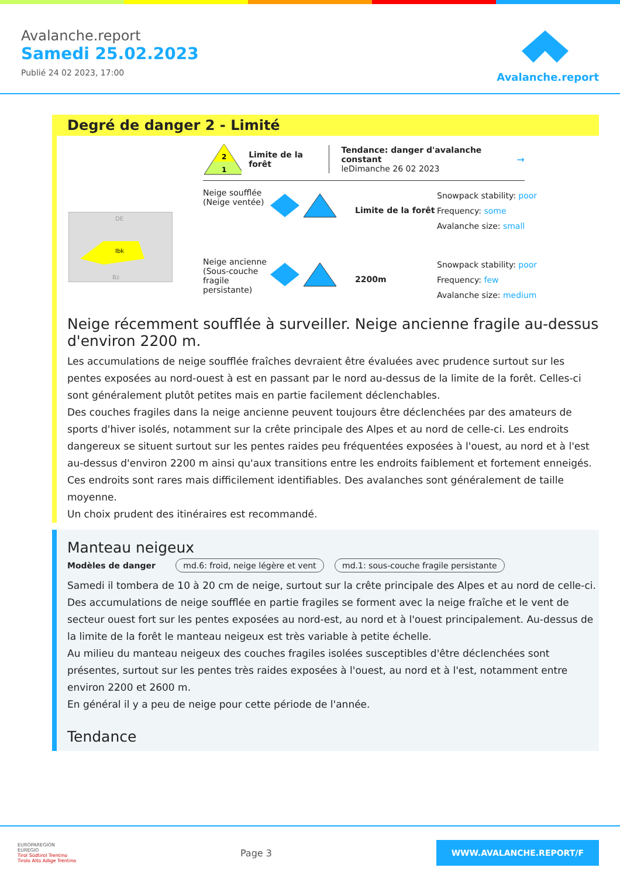Avalanche.report
Samedi 25.02.2023
Publié 24 02 2023, 17:00
Avalanche.report
Degré de danger 2 - Limité
Ibk
DE
Bz
2
1
Limite de la forêt
Tendance: danger d'avalanche constant
leDimanche 26 02 2023
→
Neige soufflée (Neige ventée)
Limite de la forêt
Snowpack stability: poor
Frequency: some
Avalanche size: small
Neige ancienne (Sous-couche fragile persistante)
2200m
Snowpack stability: poor
Frequency: few
Avalanche size: medium
Neige récemment soufflée à surveiller. Neige ancienne fragile au-dessus d'environ 2200 m.
Les accumulations de neige soufflée fraîches devraient être évaluées avec prudence surtout sur les pentes exposées au nord-ouest à est en passant par le nord au-dessus de la limite de la forêt. Celles-ci sont généralement plutôt petites mais en partie facilement déclenchables.
Des couches fragiles dans la neige ancienne peuvent toujours être déclenchées par des amateurs de sports d'hiver isolés, notamment sur la crête principale des Alpes et au nord de celle-ci. Les endroits dangereux se situent surtout sur les pentes raides peu fréquentées exposées à l'ouest, au nord et à l'est au-dessus d'environ 2200 m ainsi qu'aux transitions entre les endroits faiblement et fortement enneigés. Ces endroits sont rares mais difficilement identifiables. Des avalanches sont généralement de taille moyenne.
Un choix prudent des itinéraires est recommandé.
Manteau neigeux
Modèles de danger md.6: froid, neige légère et vent md.1: sous-couche fragile persistante
Samedi il tombera de 10 à 20 cm de neige, surtout sur la crête principale des Alpes et au nord de celle-ci.
Des accumulations de neige soufflée en partie fragiles se forment avec la neige fraîche et le vent de secteur ouest fort sur les pentes exposées au nord-est, au nord et à l'ouest principalement. Au-dessus de la limite de la forêt le manteau neigeux est très variable à petite échelle.
Au milieu du manteau neigeux des couches fragiles isolées susceptibles d'être déclenchées sont présentes, surtout sur les pentes très raides exposées à l'ouest, au nord et à l'est, notamment entre environ 2200 et 2600 m.
En général il y a peu de neige pour cette période de l'année.
Tendance
EUROPAREGION
EUREGIO
Tirol Südtirol Trentino
Tirolo Alto Adige Trentino
Page 3
WWW.AVALANCHE.REPORT/F